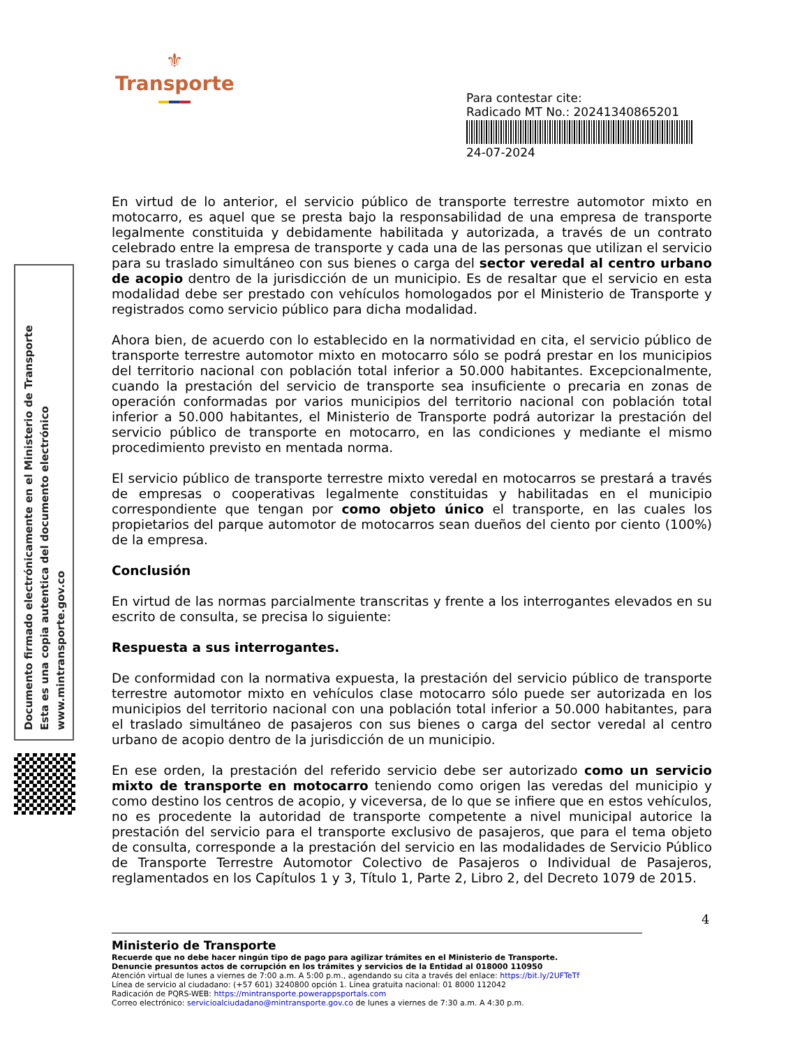⚜
Transporte
Para contestar cite:
Radicado MT No.: 20241340865201
24-07-2024
Documento firmado electrónicamente en el Ministerio de Transporte
Esta es una copia autentica del documento electrónico
www.mintransporte.gov.co
En virtud de lo anterior, el servicio público de transporte terrestre automotor mixto en motocarro, es aquel que se presta bajo la responsabilidad de una empresa de transporte legalmente constituida y debidamente habilitada y autorizada, a través de un contrato celebrado entre la empresa de transporte y cada una de las personas que utilizan el servicio para su traslado simultáneo con sus bienes o carga del sector veredal al centro urbano de acopio dentro de la jurisdicción de un municipio. Es de resaltar que el servicio en esta modalidad debe ser prestado con vehículos homologados por el Ministerio de Transporte y registrados como servicio público para dicha modalidad.
Ahora bien, de acuerdo con lo establecido en la normatividad en cita, el servicio público de transporte terrestre automotor mixto en motocarro sólo se podrá prestar en los municipios del territorio nacional con población total inferior a 50.000 habitantes. Excepcionalmente, cuando la prestación del servicio de transporte sea insuficiente o precaria en zonas de operación conformadas por varios municipios del territorio nacional con población total inferior a 50.000 habitantes, el Ministerio de Transporte podrá autorizar la prestación del servicio público de transporte en motocarro, en las condiciones y mediante el mismo procedimiento previsto en mentada norma.
El servicio público de transporte terrestre mixto veredal en motocarros se prestará a través de empresas o cooperativas legalmente constituidas y habilitadas en el municipio correspondiente que tengan por como objeto único el transporte, en las cuales los propietarios del parque automotor de motocarros sean dueños del ciento por ciento (100%) de la empresa.
Conclusión
En virtud de las normas parcialmente transcritas y frente a los interrogantes elevados en su escrito de consulta, se precisa lo siguiente:
Respuesta a sus interrogantes.
De conformidad con la normativa expuesta, la prestación del servicio público de transporte terrestre automotor mixto en vehículos clase motocarro sólo puede ser autorizada en los municipios del territorio nacional con una población total inferior a 50.000 habitantes, para el traslado simultáneo de pasajeros con sus bienes o carga del sector veredal al centro urbano de acopio dentro de la jurisdicción de un municipio.
En ese orden, la prestación del referido servicio debe ser autorizado como un servicio mixto de transporte en motocarro teniendo como origen las veredas del municipio y como destino los centros de acopio, y viceversa, de lo que se infiere que en estos vehículos, no es procedente la autoridad de transporte competente a nivel municipal autorice la prestación del servicio para el transporte exclusivo de pasajeros, que para el tema objeto de consulta, corresponde a la prestación del servicio en las modalidades de Servicio Público de Transporte Terrestre Automotor Colectivo de Pasajeros o Individual de Pasajeros, reglamentados en los Capítulos 1 y 3, Título 1, Parte 2, Libro 2, del Decreto 1079 de 2015.
4
Ministerio de Transporte
Recuerde que no debe hacer ningún tipo de pago para agilizar trámites en el Ministerio de Transporte.
Denuncie presuntos actos de corrupción en los trámites y servicios de la Entidad al 018000 110950
Atención virtual de lunes a viernes de 7:00 a.m. A 5:00 p.m., agendando su cita a través del enlace: https://bit.ly/2UFTeTf
Línea de servicio al ciudadano: (+57 601) 3240800 opción 1. Línea gratuita nacional: 01 8000 112042
Radicación de PQRS-WEB: https://mintransporte.powerappsportals.com
Correo electrónico: servicioalciudadano@mintransporte.gov.co de lunes a viernes de 7:30 a.m. A 4:30 p.m.